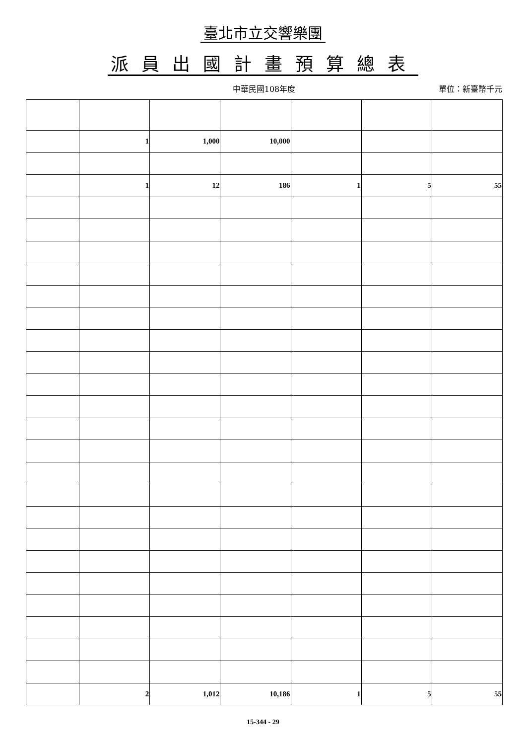臺北市立交響樂團
派員出國計畫預算總表
中華民國108年度
單位：新臺幣千元
| | 1 | 1,000 | 10,000 | | | |
| | 1 | 12 | 186 | 1 | 5 | 55 |
| | 2 | 1,012 | 10,186 | 1 | 5 | 55 |
15-344 - 29